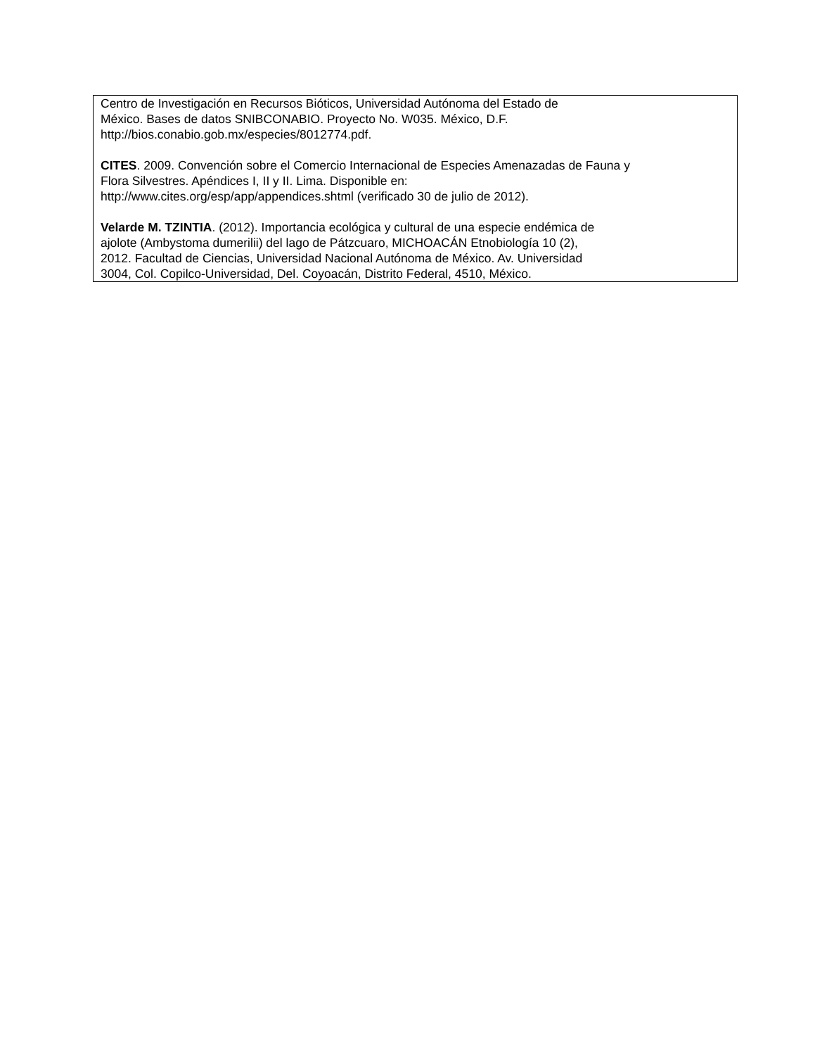Centro de Investigación en Recursos Bióticos, Universidad Autónoma del Estado de
México. Bases de datos SNIBCONABIO. Proyecto No. W035. México, D.F.
http://bios.conabio.gob.mx/especies/8012774.pdf.
CITES. 2009. Convención sobre el Comercio Internacional de Especies Amenazadas de Fauna y
Flora Silvestres. Apéndices I, II y II. Lima. Disponible en:
http://www.cites.org/esp/app/appendices.shtml (verificado 30 de julio de 2012).
Velarde M. TZINTIA. (2012). Importancia ecológica y cultural de una especie endémica de
ajolote (Ambystoma dumerilii) del lago de Pátzcuaro, MICHOACÁN Etnobiología 10 (2),
2012. Facultad de Ciencias, Universidad Nacional Autónoma de México. Av. Universidad
3004, Col. Copilco-Universidad, Del. Coyoacán, Distrito Federal, 4510, México.